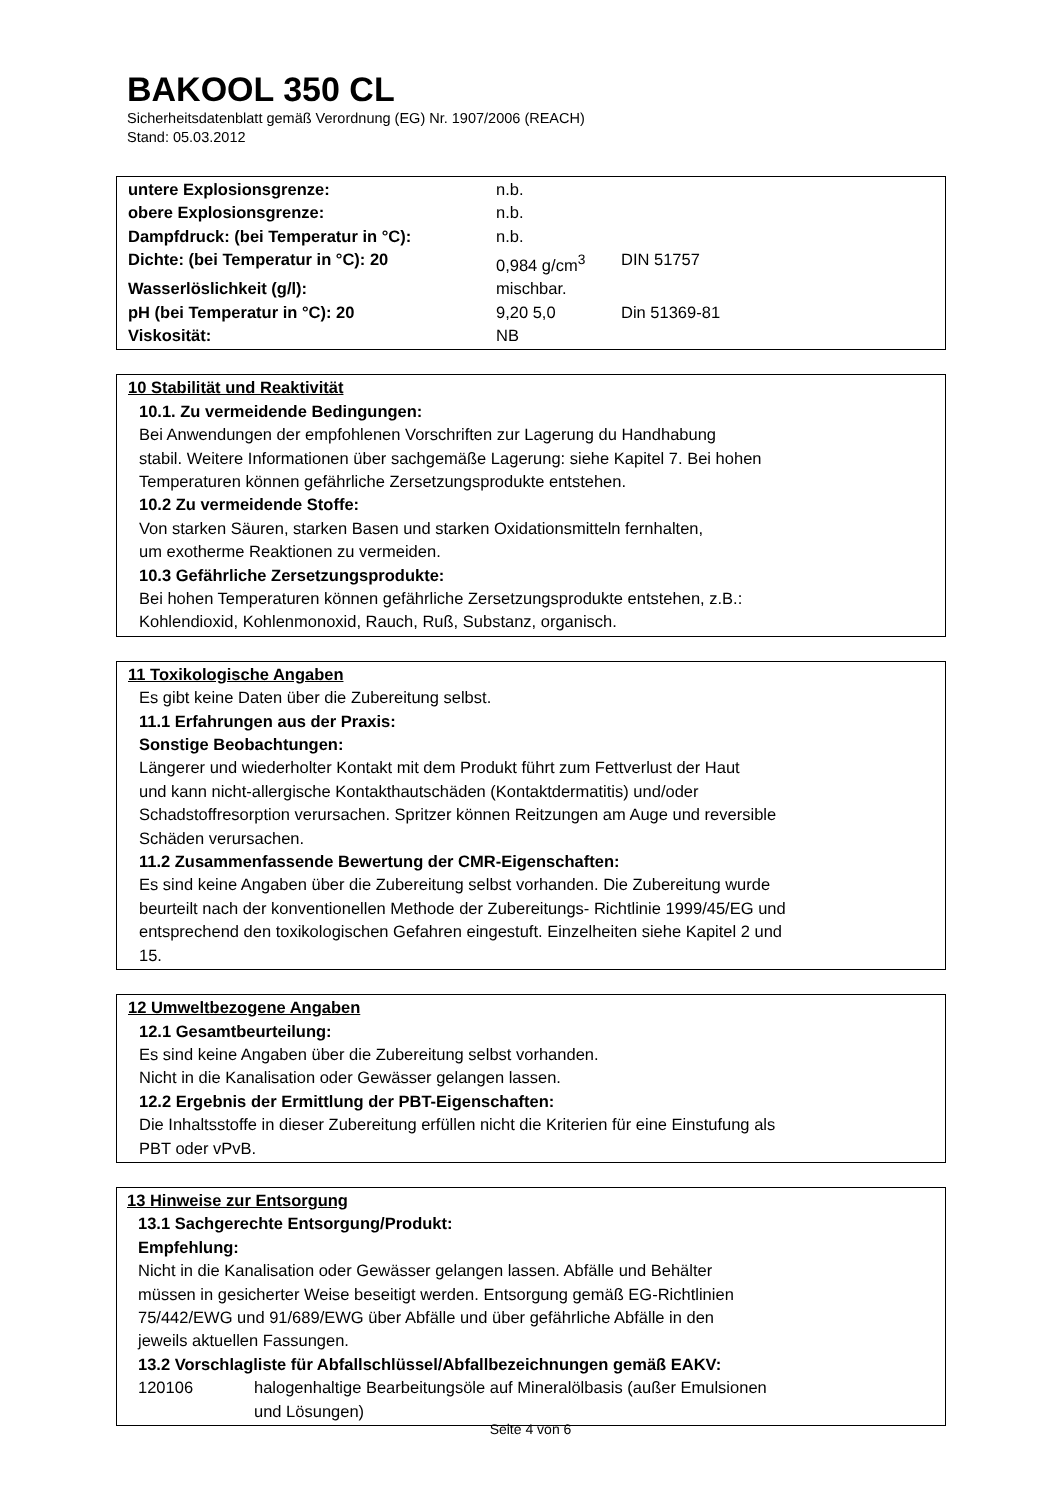BAKOOL 350 CL
Sicherheitsdatenblatt gemäß Verordnung (EG) Nr. 1907/2006 (REACH)
Stand: 05.03.2012
| untere Explosionsgrenze: | n.b. | |
| obere Explosionsgrenze: | n.b. | |
| Dampfdruck: (bei Temperatur in °C): | n.b. | |
| Dichte: (bei Temperatur in °C): 20 | 0,984 g/cm<sup>3</sup> | DIN 51757 |
| Wasserlöslichkeit (g/l): | mischbar. | |
| pH (bei Temperatur in °C): 20 | 9,20 5,0 | Din 51369-81 |
| Viskosität: | NB | |
10 Stabilität und Reaktivität
10.1. Zu vermeidende Bedingungen:
Bei Anwendungen der empfohlenen Vorschriften zur Lagerung du Handhabung
stabil. Weitere Informationen über sachgemäße Lagerung: siehe Kapitel 7. Bei hohen
Temperaturen können gefährliche Zersetzungsprodukte entstehen.
10.2 Zu vermeidende Stoffe:
Von starken Säuren, starken Basen und starken Oxidationsmitteln fernhalten,
um exotherme Reaktionen zu vermeiden.
10.3 Gefährliche Zersetzungsprodukte:
Bei hohen Temperaturen können gefährliche Zersetzungsprodukte entstehen, z.B.:
Kohlendioxid, Kohlenmonoxid, Rauch, Ruß, Substanz, organisch.
11 Toxikologische Angaben
Es gibt keine Daten über die Zubereitung selbst.
11.1 Erfahrungen aus der Praxis:
Sonstige Beobachtungen:
Längerer und wiederholter Kontakt mit dem Produkt führt zum Fettverlust der Haut
und kann nicht-allergische Kontakthautschäden (Kontaktdermatitis) und/oder
Schadstoffresorption verursachen. Spritzer können Reitzungen am Auge und reversible
Schäden verursachen.
11.2 Zusammenfassende Bewertung der CMR-Eigenschaften:
Es sind keine Angaben über die Zubereitung selbst vorhanden. Die Zubereitung wurde
beurteilt nach der konventionellen Methode der Zubereitungs- Richtlinie 1999/45/EG und
entsprechend den toxikologischen Gefahren eingestuft. Einzelheiten siehe Kapitel 2 und
15.
12 Umweltbezogene Angaben
12.1 Gesamtbeurteilung:
Es sind keine Angaben über die Zubereitung selbst vorhanden.
Nicht in die Kanalisation oder Gewässer gelangen lassen.
12.2 Ergebnis der Ermittlung der PBT-Eigenschaften:
Die Inhaltsstoffe in dieser Zubereitung erfüllen nicht die Kriterien für eine Einstufung als
PBT oder vPvB.
13 Hinweise zur Entsorgung
13.1 Sachgerechte Entsorgung/Produkt:
Empfehlung:
Nicht in die Kanalisation oder Gewässer gelangen lassen. Abfälle und Behälter
müssen in gesicherter Weise beseitigt werden. Entsorgung gemäß EG-Richtlinien
75/442/EWG und 91/689/EWG über Abfälle und über gefährliche Abfälle in den
jeweils aktuellen Fassungen.
13.2 Vorschlagliste für Abfallschlüssel/Abfallbezeichnungen gemäß EAKV:
| 120106 | halogenhaltige Bearbeitungsöle auf Mineralölbasis (außer Emulsionen und Lösungen) |
Seite 4 von 6